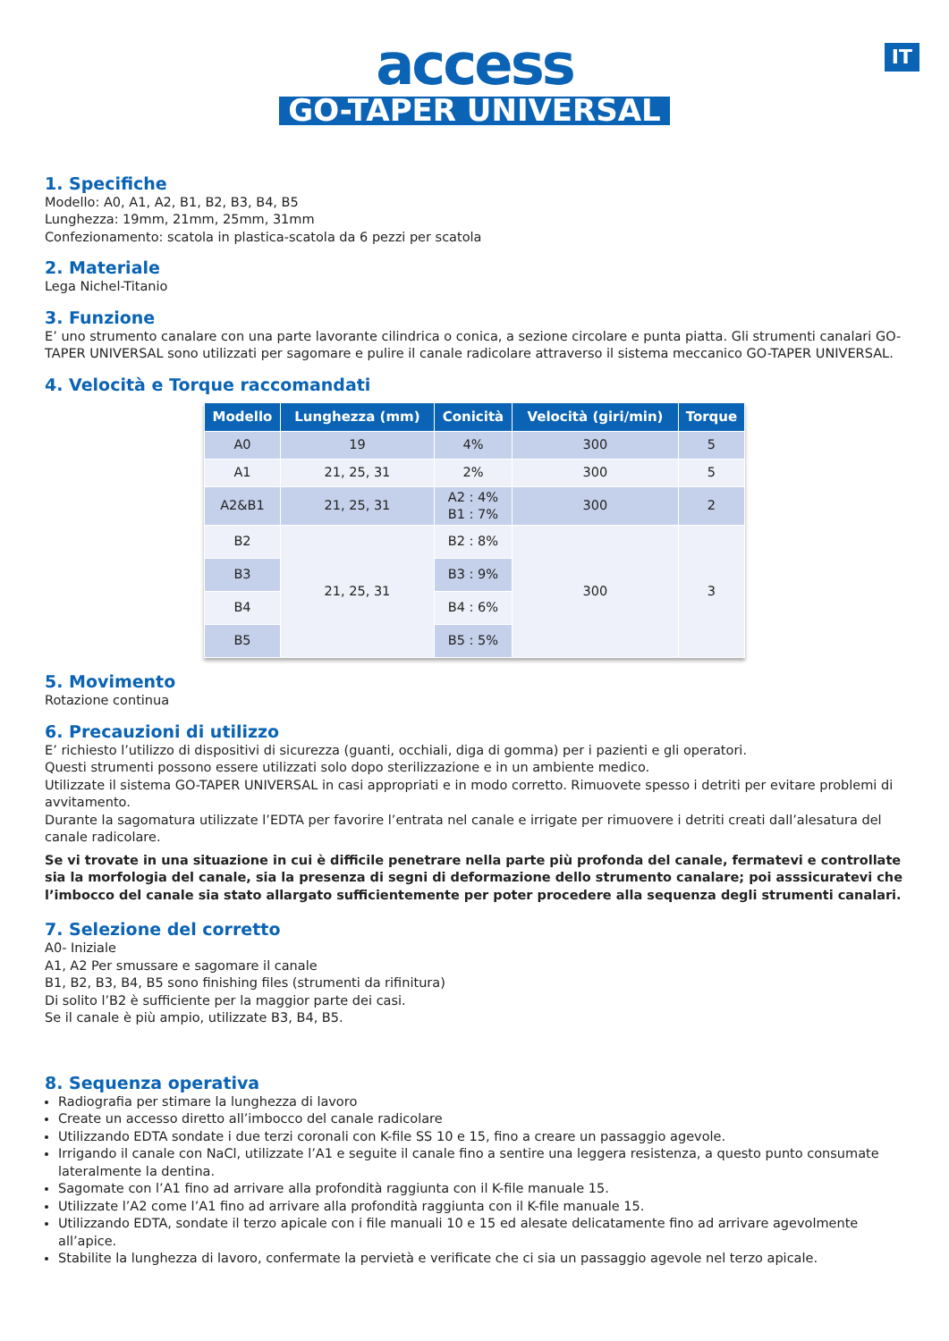IT
access
GO-TAPER UNIVERSAL
1. Specifiche
Modello: A0, A1, A2, B1, B2, B3, B4, B5
Lunghezza: 19mm, 21mm, 25mm, 31mm
Confezionamento: scatola in plastica-scatola da 6 pezzi per scatola
2. Materiale
Lega Nichel-Titanio
3. Funzione
E’ uno strumento canalare con una parte lavorante cilindrica o conica, a sezione circolare e punta piatta. Gli strumenti canalari GO-TAPER UNIVERSAL sono utilizzati per sagomare e pulire il canale radicolare attraverso il sistema meccanico GO-TAPER UNIVERSAL.
4. Velocità e Torque raccomandati
| Modello | Lunghezza (mm) | Conicità | Velocità (giri/min) | Torque |
| --- | --- | --- | --- | --- |
| A0 | 19 | 4% | 300 | 5 |
| A1 | 21, 25, 31 | 2% | 300 | 5 |
| A2&B1 | 21, 25, 31 | A2 : 4% B1 : 7% | 300 | 2 |
| B2 | 21, 25, 31 | B2 : 8% | 300 | 3 |
| B3 | | B3 : 9% | | |
| B4 | | B4 : 6% | | |
| B5 | | B5 : 5% | | |
5. Movimento
Rotazione continua
6. Precauzioni di utilizzo
E’ richiesto l’utilizzo di dispositivi di sicurezza (guanti, occhiali, diga di gomma) per i pazienti e gli operatori.
Questi strumenti possono essere utilizzati solo dopo sterilizzazione e in un ambiente medico.
Utilizzate il sistema GO-TAPER UNIVERSAL in casi appropriati e in modo corretto. Rimuovete spesso i detriti per evitare problemi di avvitamento.
Durante la sagomatura utilizzate l’EDTA per favorire l’entrata nel canale e irrigate per rimuovere i detriti creati dall’alesatura del canale radicolare.
Se vi trovate in una situazione in cui è difficile penetrare nella parte più profonda del canale, fermatevi e controllate sia la morfologia del canale, sia la presenza di segni di deformazione dello strumento canalare; poi asssicuratevi che l’imbocco del canale sia stato allargato sufficientemente per poter procedere alla sequenza degli strumenti canalari.
7. Selezione del corretto
A0- Iniziale
A1, A2 Per smussare e sagomare il canale
B1, B2, B3, B4, B5 sono finishing files (strumenti da rifinitura)
Di solito l’B2 è sufficiente per la maggior parte dei casi.
Se il canale è più ampio, utilizzate B3, B4, B5.
8. Sequenza operativa
Radiografia per stimare la lunghezza di lavoro
Create un accesso diretto all’imbocco del canale radicolare
Utilizzando EDTA sondate i due terzi coronali con K-file SS 10 e 15, fino a creare un passaggio agevole.
Irrigando il canale con NaCl, utilizzate l’A1 e seguite il canale fino a sentire una leggera resistenza, a questo punto consumate lateralmente la dentina.
Sagomate con l’A1 fino ad arrivare alla profondità raggiunta con il K-file manuale 15.
Utilizzate l’A2 come l’A1 fino ad arrivare alla profondità raggiunta con il K-file manuale 15.
Utilizzando EDTA, sondate il terzo apicale con i file manuali 10 e 15 ed alesate delicatamente fino ad arrivare agevolmente all’apice.
Stabilite la lunghezza di lavoro, confermate la pervietà e verificate che ci sia un passaggio agevole nel terzo apicale.